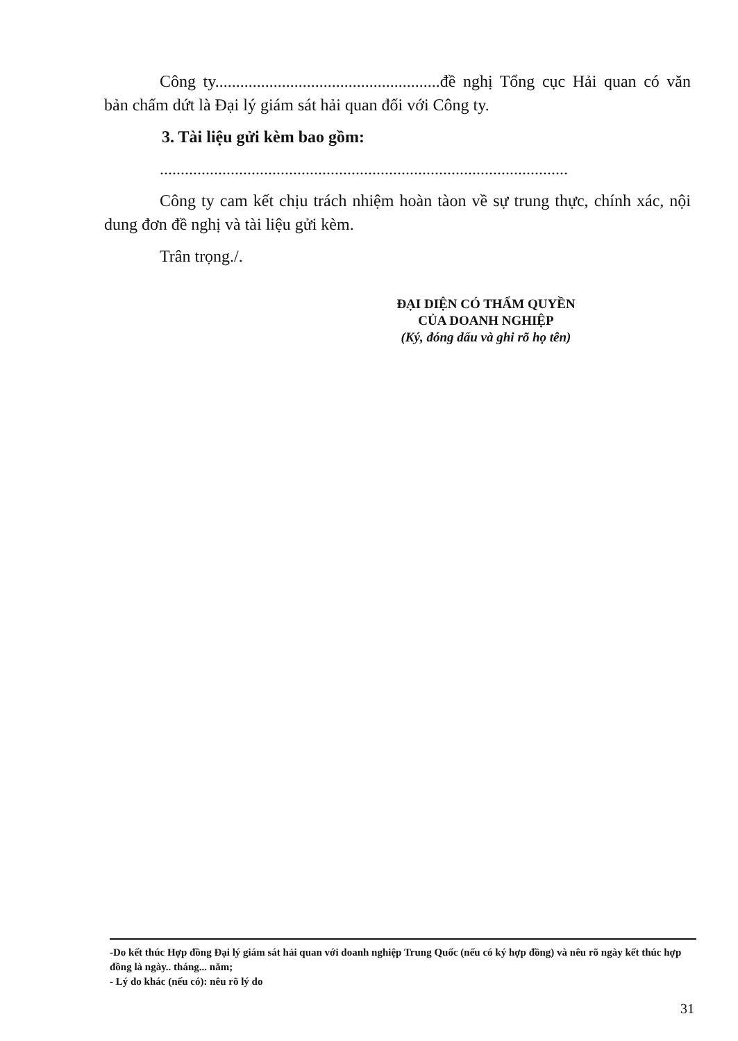Công ty......................................................đề nghị Tổng cục Hải quan có văn bản chấm dứt là Đại lý giám sát hải quan đối với Công ty.
3. Tài liệu gửi kèm bao gồm:
..................................................................................................
Công ty cam kết chịu trách nhiệm hoàn tàon về sự trung thực, chính xác, nội dung đơn đề nghị và tài liệu gửi kèm.
Trân trọng./.
ĐẠI DIỆN CÓ THẨM QUYỀN
CỦA DOANH NGHIỆP
(Ký, đóng dấu và ghi rõ họ tên)
-Do kết thúc Hợp đồng Đại lý giám sát hải quan với doanh nghiệp Trung Quốc (nếu có ký hợp đồng) và nêu rõ ngày kết thúc hợp đồng là ngày.. tháng... năm;
- Lý do khác (nếu có): nêu rõ lý do
31